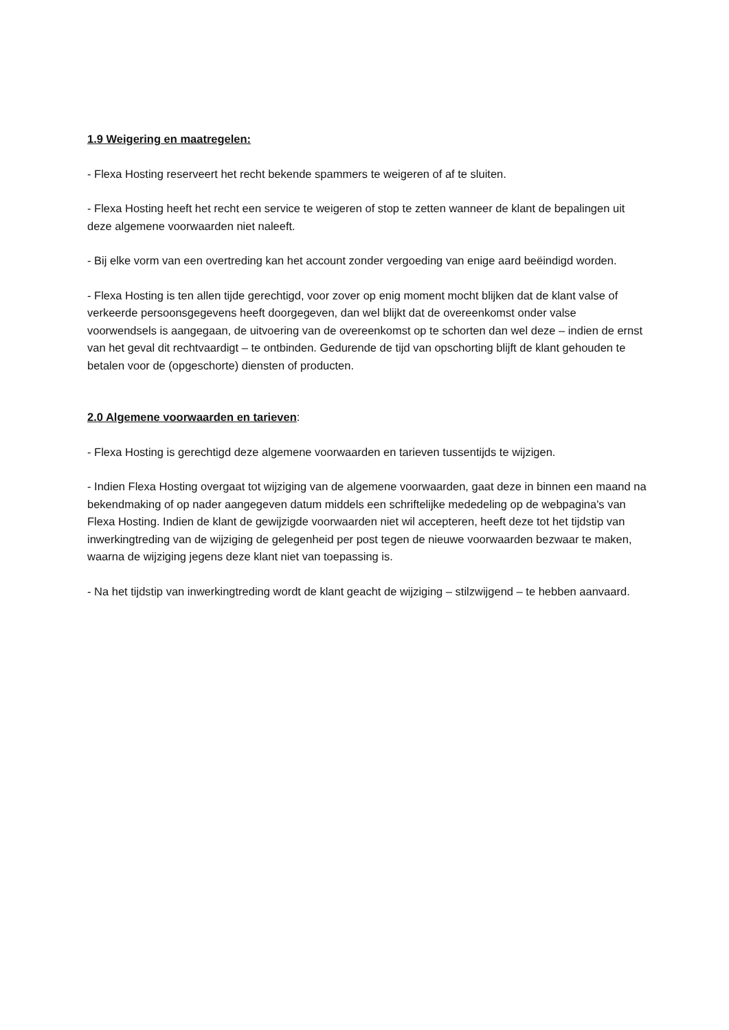1.9 Weigering en maatregelen:
- Flexa Hosting reserveert het recht bekende spammers te weigeren of af te sluiten.
- Flexa Hosting heeft het recht een service te weigeren of stop te zetten wanneer de klant de bepalingen uit deze algemene voorwaarden niet naleeft.
- Bij elke vorm van een overtreding kan het account zonder vergoeding van enige aard beëindigd worden.
- Flexa Hosting is ten allen tijde gerechtigd, voor zover op enig moment mocht blijken dat de klant valse of verkeerde persoonsgegevens heeft doorgegeven, dan wel blijkt dat de overeenkomst onder valse voorwendsels is aangegaan, de uitvoering van de overeenkomst op te schorten dan wel deze – indien de ernst van het geval dit rechtvaardigt – te ontbinden. Gedurende de tijd van opschorting blijft de klant gehouden te betalen voor de (opgeschorte) diensten of producten.
2.0 Algemene voorwaarden en tarieven:
- Flexa Hosting is gerechtigd deze algemene voorwaarden en tarieven tussentijds te wijzigen.
- Indien Flexa Hosting overgaat tot wijziging van de algemene voorwaarden, gaat deze in binnen een maand na bekendmaking of op nader aangegeven datum middels een schriftelijke mededeling op de webpagina's van Flexa Hosting. Indien de klant de gewijzigde voorwaarden niet wil accepteren, heeft deze tot het tijdstip van inwerkingtreding van de wijziging de gelegenheid per post tegen de nieuwe voorwaarden bezwaar te maken, waarna de wijziging jegens deze klant niet van toepassing is.
- Na het tijdstip van inwerkingtreding wordt de klant geacht de wijziging – stilzwijgend – te hebben aanvaard.